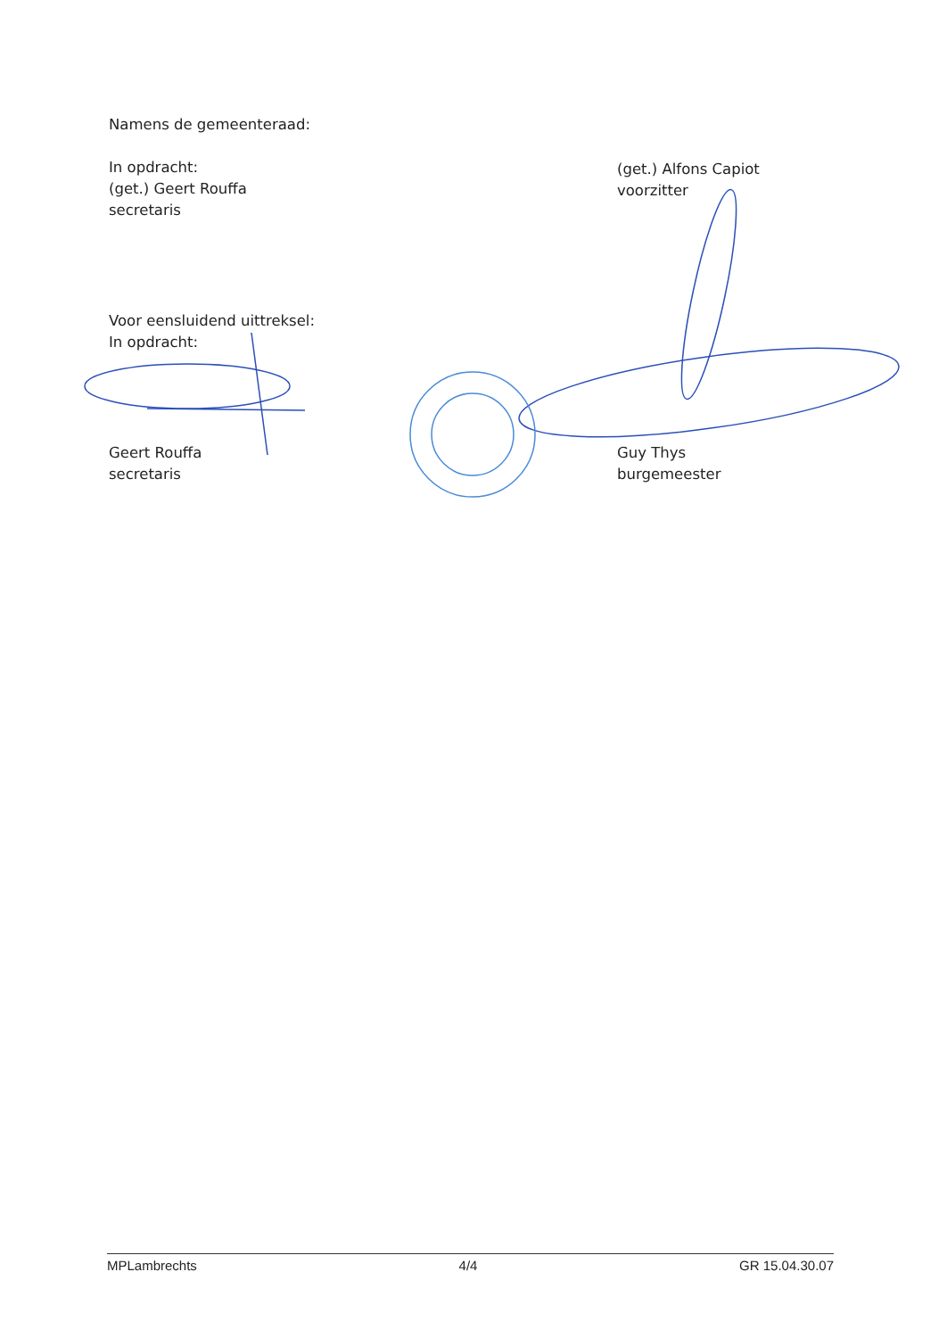Namens de gemeenteraad:
In opdracht:
(get.) Geert Rouffa
secretaris
(get.) Alfons Capiot
voorzitter
Voor eensluidend uittreksel:
In opdracht:
Geert Rouffa
secretaris
Guy Thys
burgemeester
MPLambrechts 4/4 GR 15.04.30.07